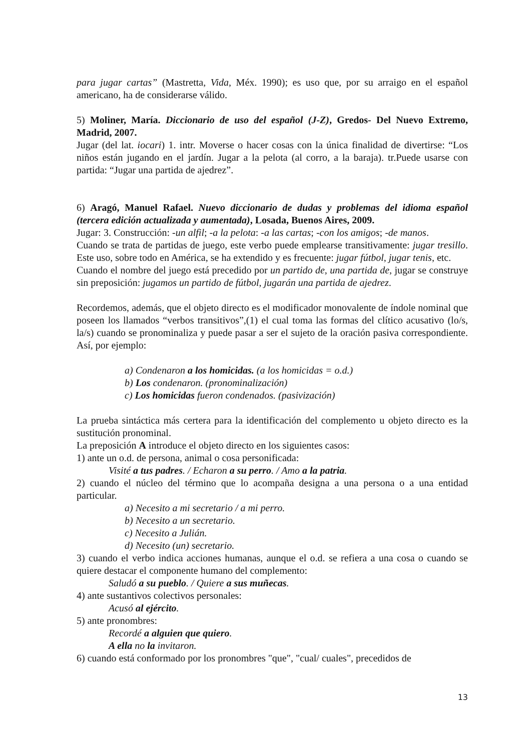para jugar cartas” (Mastretta, Vida, Méx. 1990); es uso que, por su arraigo en el español americano, ha de considerarse válido.
5) Moliner, María. Diccionario de uso del español (J-Z), Gredos- Del Nuevo Extremo, Madrid, 2007.
Jugar (del lat. iocari) 1. intr. Moverse o hacer cosas con la única finalidad de divertirse: “Los niños están jugando en el jardín. Jugar a la pelota (al corro, a la baraja). tr.Puede usarse con partida: “Jugar una partida de ajedrez”.
6) Aragó, Manuel Rafael. Nuevo diccionario de dudas y problemas del idioma español (tercera edición actualizada y aumentada), Losada, Buenos Aires, 2009.
Jugar: 3. Construcción: -un alfil; -a la pelota: -a las cartas; -con los amigos; -de manos.
Cuando se trata de partidas de juego, este verbo puede emplearse transitivamente: jugar tresillo. Este uso, sobre todo en América, se ha extendido y es frecuente: jugar fútbol, jugar tenis, etc.
Cuando el nombre del juego está precedido por un partido de, una partida de, jugar se construye sin preposición: jugamos un partido de fútbol, jugarán una partida de ajedrez.
Recordemos, además, que el objeto directo es el modificador monovalente de índole nominal que poseen los llamados “verbos transitivos”,(1) el cual toma las formas del clítico acusativo (lo/s, la/s) cuando se pronominaliza y puede pasar a ser el sujeto de la oración pasiva correspondiente. Así, por ejemplo:
a) Condenaron a los homicidas. (a los homicidas = o.d.)
b) Los condenaron. (pronominalización)
c) Los homicidas fueron condenados. (pasivización)
La prueba sintáctica más certera para la identificación del complemento u objeto directo es la sustitución pronominal.
La preposición A introduce el objeto directo en los siguientes casos:
1) ante un o.d. de persona, animal o cosa personificada:
Visité a tus padres. / Echaron a su perro. / Amo a la patria.
2) cuando el núcleo del término que lo acompaña designa a una persona o a una entidad particular.
a) Necesito a mi secretario / a mi perro.
b) Necesito a un secretario.
c) Necesito a Julián.
d) Necesito (un) secretario.
3) cuando el verbo indica acciones humanas, aunque el o.d. se refiera a una cosa o cuando se quiere destacar el componente humano del complemento:
Saludó a su pueblo. / Quiere a sus muñecas.
4) ante sustantivos colectivos personales:
Acusó al ejército.
5) ante pronombres:
Recordé a alguien que quiero.
A ella no la invitaron.
6) cuando está conformado por los pronombres "que", "cual/ cuales", precedidos de
13